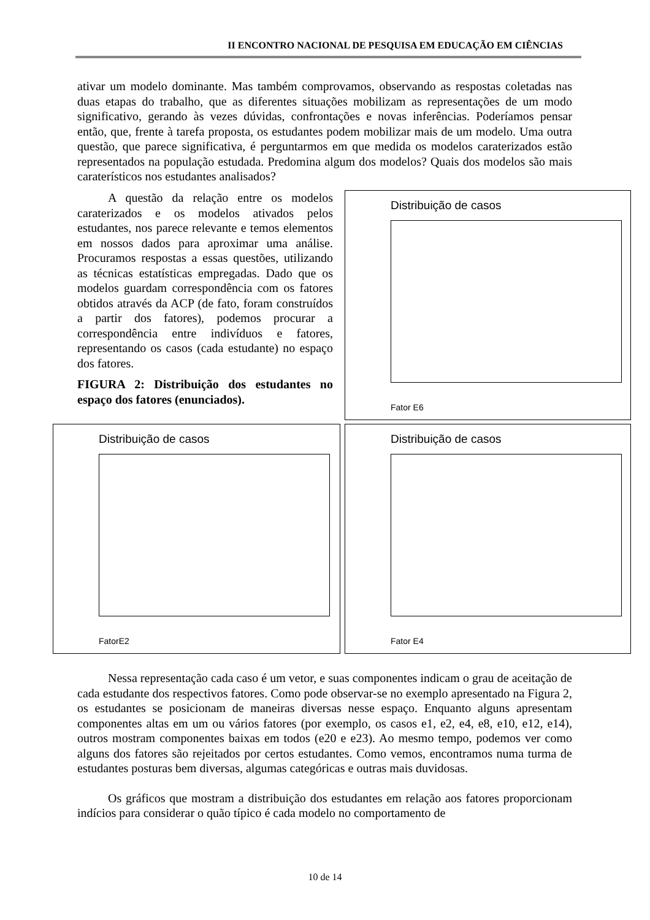II ENCONTRO NACIONAL DE PESQUISA EM EDUCAÇÃO EM CIÊNCIAS
ativar um modelo dominante. Mas também comprovamos, observando as respostas coletadas nas duas etapas do trabalho, que as diferentes situações mobilizam as representações de um modo significativo, gerando às vezes dúvidas, confrontações e novas inferências. Poderíamos pensar então, que, frente à tarefa proposta, os estudantes podem mobilizar mais de um modelo. Uma outra questão, que parece significativa, é perguntarmos em que medida os modelos caraterizados estão representados na população estudada. Predomina algum dos modelos? Quais dos modelos são mais caraterísticos nos estudantes analisados?
A questão da relação entre os modelos caraterizados e os modelos ativados pelos estudantes, nos parece relevante e temos elementos em nossos dados para aproximar uma análise. Procuramos respostas a essas questões, utilizando as técnicas estatísticas empregadas. Dado que os modelos guardam correspondência com os fatores obtidos através da ACP (de fato, foram construídos a partir dos fatores), podemos procurar a correspondência entre indivíduos e fatores, representando os casos (cada estudante) no espaço dos fatores.
FIGURA 2: Distribuição dos estudantes no espaço dos fatores (enunciados).
Distribuição de casos
Fator E6
Distribuição de casos
FatorE2
Distribuição de casos
Fator E4
Nessa representação cada caso é um vetor, e suas componentes indicam o grau de aceitação de cada estudante dos respectivos fatores. Como pode observar-se no exemplo apresentado na Figura 2, os estudantes se posicionam de maneiras diversas nesse espaço. Enquanto alguns apresentam componentes altas em um ou vários fatores (por exemplo, os casos e1, e2, e4, e8, e10, e12, e14), outros mostram componentes baixas em todos (e20 e e23). Ao mesmo tempo, podemos ver como alguns dos fatores são rejeitados por certos estudantes. Como vemos, encontramos numa turma de estudantes posturas bem diversas, algumas categóricas e outras mais duvidosas.
Os gráficos que mostram a distribuição dos estudantes em relação aos fatores proporcionam indícios para considerar o quão típico é cada modelo no comportamento de
10 de 14